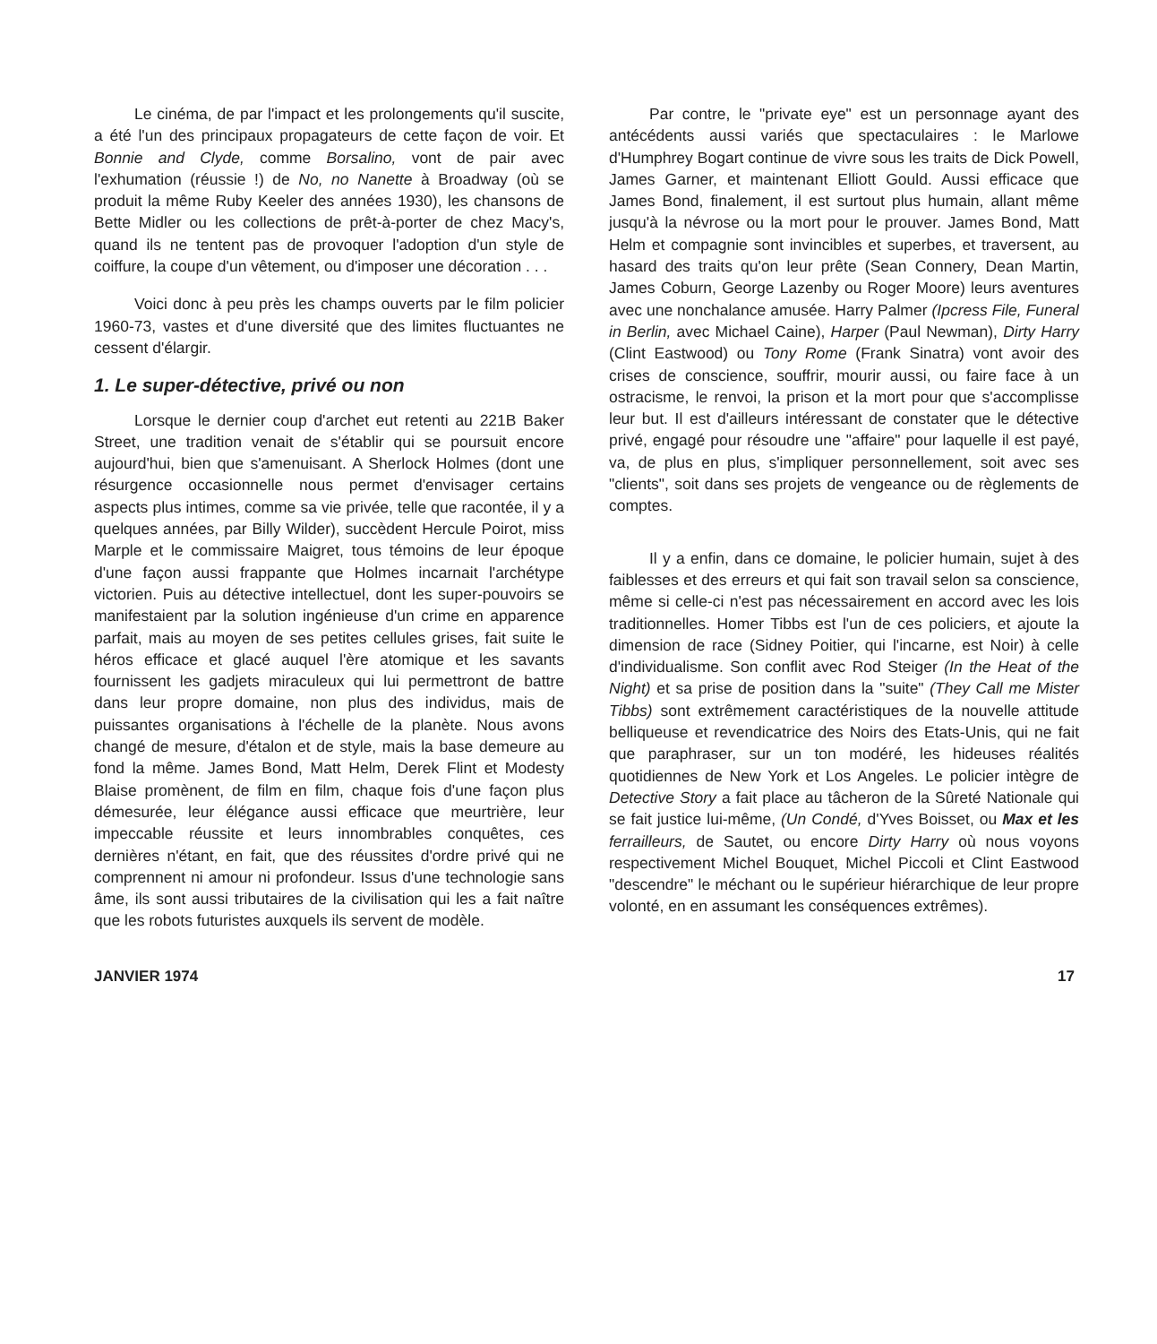Le cinéma, de par l'impact et les prolongements qu'il suscite, a été l'un des principaux propagateurs de cette façon de voir. Et Bonnie and Clyde, comme Borsalino, vont de pair avec l'exhumation (réussie !) de No, no Nanette à Broadway (où se produit la même Ruby Keeler des années 1930), les chansons de Bette Midler ou les collections de prêt-à-porter de chez Macy's, quand ils ne tentent pas de provoquer l'adoption d'un style de coiffure, la coupe d'un vêtement, ou d'imposer une décoration . . .
Voici donc à peu près les champs ouverts par le film policier 1960-73, vastes et d'une diversité que des limites fluctuantes ne cessent d'élargir.
1. Le super-détective, privé ou non
Lorsque le dernier coup d'archet eut retenti au 221B Baker Street, une tradition venait de s'établir qui se poursuit encore aujourd'hui, bien que s'amenuisant. A Sherlock Holmes (dont une résurgence occasionnelle nous permet d'envisager certains aspects plus intimes, comme sa vie privée, telle que racontée, il y a quelques années, par Billy Wilder), succèdent Hercule Poirot, miss Marple et le commissaire Maigret, tous témoins de leur époque d'une façon aussi frappante que Holmes incarnait l'archétype victorien. Puis au détective intellectuel, dont les super-pouvoirs se manifestaient par la solution ingénieuse d'un crime en apparence parfait, mais au moyen de ses petites cellules grises, fait suite le héros efficace et glacé auquel l'ère atomique et les savants fournissent les gadjets miraculeux qui lui permettront de battre dans leur propre domaine, non plus des individus, mais de puissantes organisations à l'échelle de la planète. Nous avons changé de mesure, d'étalon et de style, mais la base demeure au fond la même. James Bond, Matt Helm, Derek Flint et Modesty Blaise promènent, de film en film, chaque fois d'une façon plus démesurée, leur élégance aussi efficace que meurtrière, leur impeccable réussite et leurs innombrables conquêtes, ces dernières n'étant, en fait, que des réussites d'ordre privé qui ne comprennent ni amour ni profondeur. Issus d'une technologie sans âme, ils sont aussi tributaires de la civilisation qui les a fait naître que les robots futuristes auxquels ils servent de modèle.
Par contre, le "private eye" est un personnage ayant des antécédents aussi variés que spectaculaires : le Marlowe d'Humphrey Bogart continue de vivre sous les traits de Dick Powell, James Garner, et maintenant Elliott Gould. Aussi efficace que James Bond, finalement, il est surtout plus humain, allant même jusqu'à la névrose ou la mort pour le prouver. James Bond, Matt Helm et compagnie sont invincibles et superbes, et traversent, au hasard des traits qu'on leur prête (Sean Connery, Dean Martin, James Coburn, George Lazenby ou Roger Moore) leurs aventures avec une nonchalance amusée. Harry Palmer (Ipcress File, Funeral in Berlin, avec Michael Caine), Harper (Paul Newman), Dirty Harry (Clint Eastwood) ou Tony Rome (Frank Sinatra) vont avoir des crises de conscience, souffrir, mourir aussi, ou faire face à un ostracisme, le renvoi, la prison et la mort pour que s'accomplisse leur but. Il est d'ailleurs intéressant de constater que le détective privé, engagé pour résoudre une "affaire" pour laquelle il est payé, va, de plus en plus, s'impliquer personnellement, soit avec ses "clients", soit dans ses projets de vengeance ou de règlements de comptes.
Il y a enfin, dans ce domaine, le policier humain, sujet à des faiblesses et des erreurs et qui fait son travail selon sa conscience, même si celle-ci n'est pas nécessairement en accord avec les lois traditionnelles. Homer Tibbs est l'un de ces policiers, et ajoute la dimension de race (Sidney Poitier, qui l'incarne, est Noir) à celle d'individualisme. Son conflit avec Rod Steiger (In the Heat of the Night) et sa prise de position dans la "suite" (They Call me Mister Tibbs) sont extrêmement caractéristiques de la nouvelle attitude belliqueuse et revendicatrice des Noirs des Etats-Unis, qui ne fait que paraphraser, sur un ton modéré, les hideuses réalités quotidiennes de New York et Los Angeles. Le policier intègre de Detective Story a fait place au tâcheron de la Sûreté Nationale qui se fait justice lui-même, (Un Condé, d'Yves Boisset, ou Max et les ferrailleurs, de Sautet, ou encore Dirty Harry où nous voyons respectivement Michel Bouquet, Michel Piccoli et Clint Eastwood "descendre" le méchant ou le supérieur hiérarchique de leur propre volonté, en en assumant les conséquences extrêmes).
JANVIER 1974 17